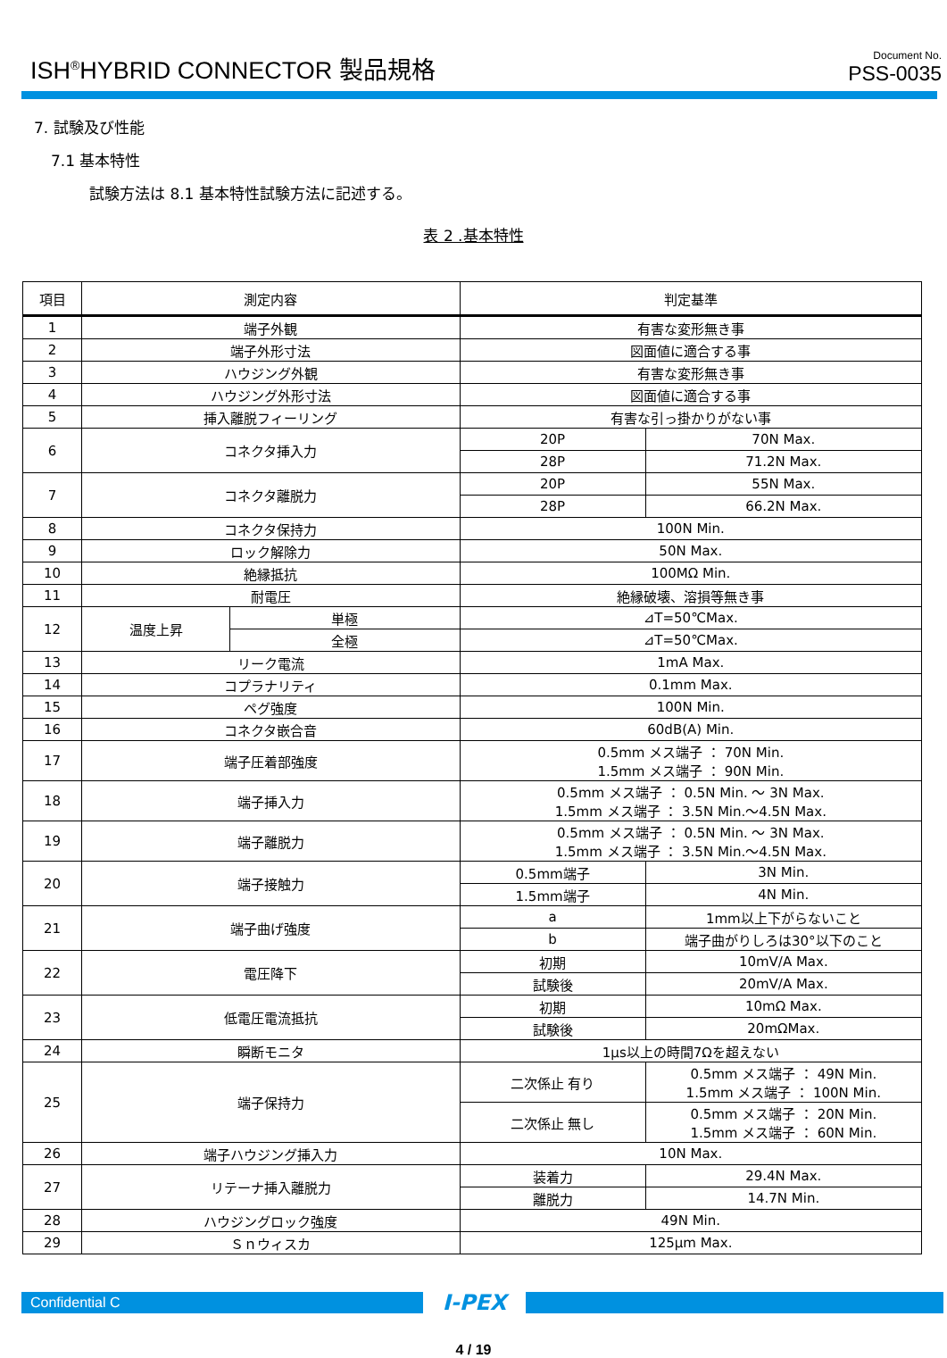ISH<sup>®</sup>HYBRID CONNECTOR 製品規格
Document No.
PSS-0035
7. 試験及び性能
7.1 基本特性
試験方法は 8.1 基本特性試験方法に記述する。
表 2 .基本特性
| 項目 | 測定内容 | | 判定基準 | |
| --- | --- | --- | --- | --- |
| 1 | 端子外観 | | 有害な変形無き事 | |
| 2 | 端子外形寸法 | | 図面値に適合する事 | |
| 3 | ハウジング外観 | | 有害な変形無き事 | |
| 4 | ハウジング外形寸法 | | 図面値に適合する事 | |
| 5 | 挿入離脱フィーリング | | 有害な引っ掛かりがない事 | |
| 6 | コネクタ挿入力 | | 20P | 70N Max. |
| | | | 28P | 71.2N Max. |
| 7 | コネクタ離脱力 | | 20P | 55N Max. |
| | | | 28P | 66.2N Max. |
| 8 | コネクタ保持力 | | 100N Min. | |
| 9 | ロック解除力 | | 50N Max. | |
| 10 | 絶縁抵抗 | | 100MΩ Min. | |
| 11 | 耐電圧 | | 絶縁破壊、溶損等無き事 | |
| 12 | 温度上昇 | 単極 | ⊿T=50℃Max. | |
| | | 全極 | ⊿T=50℃Max. | |
| 13 | リーク電流 | | 1mA Max. | |
| 14 | コプラナリティ | | 0.1mm Max. | |
| 15 | ペグ強度 | | 100N Min. | |
| 16 | コネクタ嵌合音 | | 60dB(A) Min. | |
| 17 | 端子圧着部強度 | | 0.5mm メス端子 ： 70N Min. 1.5mm メス端子 ： 90N Min. | |
| 18 | 端子挿入力 | | 0.5mm メス端子 ： 0.5N Min. ～ 3N Max. 1.5mm メス端子 ： 3.5N Min.～4.5N Max. | |
| 19 | 端子離脱力 | | 0.5mm メス端子 ： 0.5N Min. ～ 3N Max. 1.5mm メス端子 ： 3.5N Min.～4.5N Max. | |
| 20 | 端子接触力 | | 0.5mm端子 | 3N Min. |
| | | | 1.5mm端子 | 4N Min. |
| 21 | 端子曲げ強度 | | a | 1mm以上下がらないこと |
| | | | b | 端子曲がりしろは30°以下のこと |
| 22 | 電圧降下 | | 初期 | 10mV/A Max. |
| | | | 試験後 | 20mV/A Max. |
| 23 | 低電圧電流抵抗 | | 初期 | 10mΩ Max. |
| | | | 試験後 | 20mΩMax. |
| 24 | 瞬断モニタ | | 1μs以上の時間7Ωを超えない | |
| 25 | 端子保持力 | | 二次係止 有り | 0.5mm メス端子 ： 49N Min. 1.5mm メス端子 ： 100N Min. |
| | | | 二次係止 無し | 0.5mm メス端子 ： 20N Min. 1.5mm メス端子 ： 60N Min. |
| 26 | 端子ハウジング挿入力 | | 10N Max. | |
| 27 | リテーナ挿入離脱力 | | 装着力 | 29.4N Max. |
| | | | 離脱力 | 14.7N Min. |
| 28 | ハウジングロック強度 | | 49N Min. | |
| 29 | Ｓｎウィスカ | | 125μm Max. | |
Confidential C
I-PEX
4 / 19